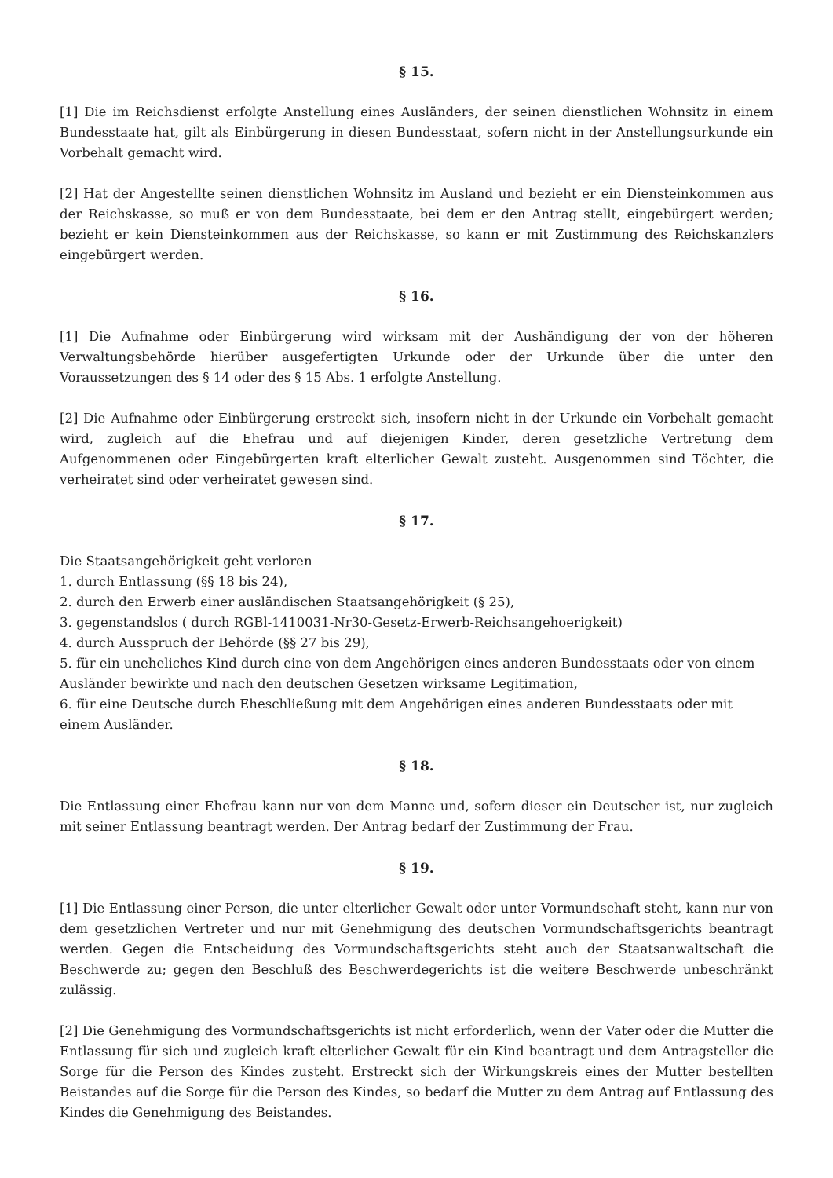§ 15.
[1] Die im Reichsdienst erfolgte Anstellung eines Ausländers, der seinen dienstlichen Wohnsitz in einem Bundesstaate hat, gilt als Einbürgerung in diesen Bundesstaat, sofern nicht in der Anstellungsurkunde ein Vorbehalt gemacht wird.
[2] Hat der Angestellte seinen dienstlichen Wohnsitz im Ausland und bezieht er ein Diensteinkommen aus der Reichskasse, so muß er von dem Bundesstaate, bei dem er den Antrag stellt, eingebürgert werden; bezieht er kein Diensteinkommen aus der Reichskasse, so kann er mit Zustimmung des Reichskanzlers eingebürgert werden.
§ 16.
[1] Die Aufnahme oder Einbürgerung wird wirksam mit der Aushändigung der von der höheren Verwaltungsbehörde hierüber ausgefertigten Urkunde oder der Urkunde über die unter den Voraussetzungen des § 14 oder des § 15 Abs. 1 erfolgte Anstellung.
[2] Die Aufnahme oder Einbürgerung erstreckt sich, insofern nicht in der Urkunde ein Vorbehalt gemacht wird, zugleich auf die Ehefrau und auf diejenigen Kinder, deren gesetzliche Vertretung dem Aufgenommenen oder Eingebürgerten kraft elterlicher Gewalt zusteht. Ausgenommen sind Töchter, die verheiratet sind oder verheiratet gewesen sind.
§ 17.
Die Staatsangehörigkeit geht verloren
1. durch Entlassung (§§ 18 bis 24),
2. durch den Erwerb einer ausländischen Staatsangehörigkeit (§ 25),
3. gegenstandslos ( durch RGBl-1410031-Nr30-Gesetz-Erwerb-Reichsangehoerigkeit)
4. durch Ausspruch der Behörde (§§ 27 bis 29),
5. für ein uneheliches Kind durch eine von dem Angehörigen eines anderen Bundesstaats oder von einem Ausländer bewirkte und nach den deutschen Gesetzen wirksame Legitimation,
6. für eine Deutsche durch Eheschließung mit dem Angehörigen eines anderen Bundesstaats oder mit einem Ausländer.
§ 18.
Die Entlassung einer Ehefrau kann nur von dem Manne und, sofern dieser ein Deutscher ist, nur zugleich mit seiner Entlassung beantragt werden. Der Antrag bedarf der Zustimmung der Frau.
§ 19.
[1] Die Entlassung einer Person, die unter elterlicher Gewalt oder unter Vormundschaft steht, kann nur von dem gesetzlichen Vertreter und nur mit Genehmigung des deutschen Vormundschaftsgerichts beantragt werden. Gegen die Entscheidung des Vormundschaftsgerichts steht auch der Staatsanwaltschaft die Beschwerde zu; gegen den Beschluß des Beschwerdegerichts ist die weitere Beschwerde unbeschränkt zulässig.
[2] Die Genehmigung des Vormundschaftsgerichts ist nicht erforderlich, wenn der Vater oder die Mutter die Entlassung für sich und zugleich kraft elterlicher Gewalt für ein Kind beantragt und dem Antragsteller die Sorge für die Person des Kindes zusteht. Erstreckt sich der Wirkungskreis eines der Mutter bestellten Beistandes auf die Sorge für die Person des Kindes, so bedarf die Mutter zu dem Antrag auf Entlassung des Kindes die Genehmigung des Beistandes.